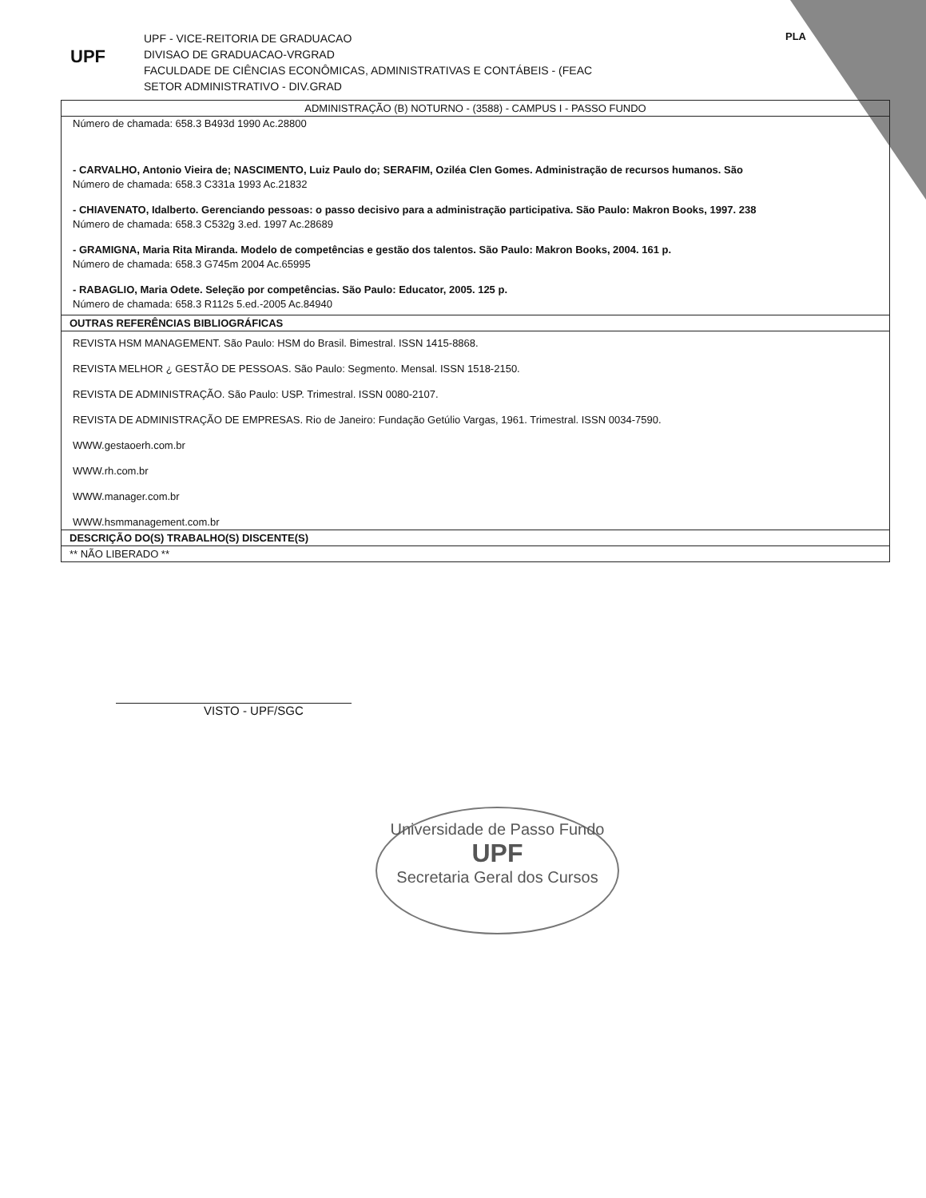UPF
UPF - VICE-REITORIA DE GRADUACAO
DIVISAO DE GRADUACAO-VRGRAD
FACULDADE DE CIÊNCIAS ECONÔMICAS, ADMINISTRATIVAS E CONTÁBEIS - (FEAC
SETOR ADMINISTRATIVO - DIV.GRAD
PLA
ADMINISTRAÇÃO (B) NOTURNO - (3588) - CAMPUS I - PASSO FUNDO
Número de chamada: 658.3 B493d 1990 Ac.28800
- CARVALHO, Antonio Vieira de; NASCIMENTO, Luiz Paulo do; SERAFIM, Oziléa Clen Gomes. Administração de recursos humanos. São
Número de chamada: 658.3 C331a 1993 Ac.21832
- CHIAVENATO, Idalberto. Gerenciando pessoas: o passo decisivo para a administração participativa. São Paulo: Makron Books, 1997. 238
Número de chamada: 658.3 C532g 3.ed. 1997 Ac.28689
- GRAMIGNA, Maria Rita Miranda. Modelo de competências e gestão dos talentos. São Paulo: Makron Books, 2004. 161 p.
Número de chamada: 658.3 G745m 2004 Ac.65995
- RABAGLIO, Maria Odete. Seleção por competências. São Paulo: Educator, 2005. 125 p.
Número de chamada: 658.3 R112s 5.ed.-2005 Ac.84940
OUTRAS REFERÊNCIAS BIBLIOGRÁFICAS
REVISTA HSM MANAGEMENT. São Paulo: HSM do Brasil. Bimestral. ISSN 1415-8868.
REVISTA MELHOR ¿ GESTÃO DE PESSOAS. São Paulo: Segmento. Mensal. ISSN 1518-2150.
REVISTA DE ADMINISTRAÇÃO. São Paulo: USP. Trimestral. ISSN 0080-2107.
REVISTA DE ADMINISTRAÇÃO DE EMPRESAS. Rio de Janeiro: Fundação Getúlio Vargas, 1961. Trimestral. ISSN 0034-7590.
WWW.gestaoerh.com.br
WWW.rh.com.br
WWW.manager.com.br
WWW.hsmmanagement.com.br
DESCRIÇÃO DO(S) TRABALHO(S) DISCENTE(S)
** NÃO LIBERADO **
VISTO - UPF/SGC
Universidade de Passo Fundo
UPF
Secretaria Geral dos Cursos